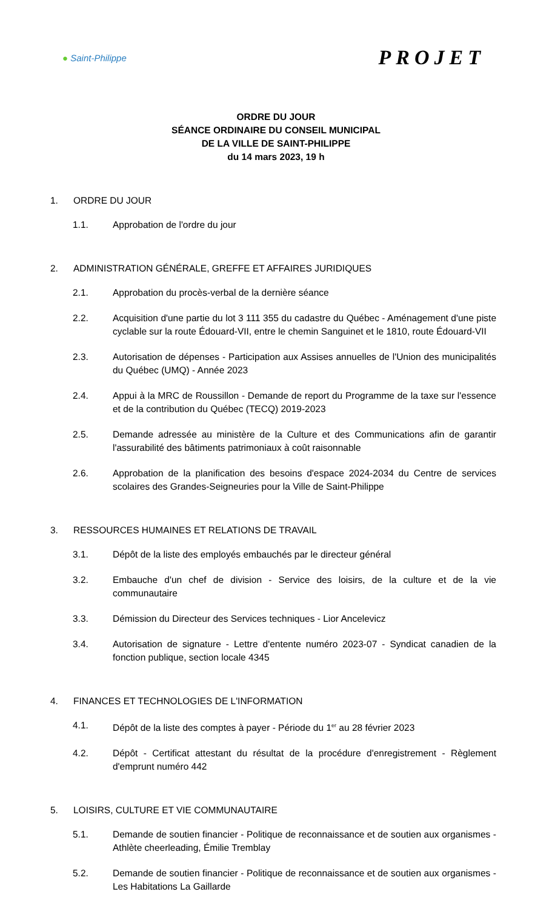● Saint-Philippe
PROJET
ORDRE DU JOUR
SÉANCE ORDINAIRE DU CONSEIL MUNICIPAL
DE LA VILLE DE SAINT-PHILIPPE
du 14 mars 2023, 19 h
1. ORDRE DU JOUR
1.1. Approbation de l'ordre du jour
2. ADMINISTRATION GÉNÉRALE, GREFFE ET AFFAIRES JURIDIQUES
2.1. Approbation du procès-verbal de la dernière séance
2.2. Acquisition d'une partie du lot 3 111 355 du cadastre du Québec - Aménagement d'une piste cyclable sur la route Édouard-VII, entre le chemin Sanguinet et le 1810, route Édouard-VII
2.3. Autorisation de dépenses - Participation aux Assises annuelles de l'Union des municipalités du Québec (UMQ) - Année 2023
2.4. Appui à la MRC de Roussillon - Demande de report du Programme de la taxe sur l'essence et de la contribution du Québec (TECQ) 2019-2023
2.5. Demande adressée au ministère de la Culture et des Communications afin de garantir l'assurabilité des bâtiments patrimoniaux à coût raisonnable
2.6. Approbation de la planification des besoins d'espace 2024-2034 du Centre de services scolaires des Grandes-Seigneuries pour la Ville de Saint-Philippe
3. RESSOURCES HUMAINES ET RELATIONS DE TRAVAIL
3.1. Dépôt de la liste des employés embauchés par le directeur général
3.2. Embauche d'un chef de division - Service des loisirs, de la culture et de la vie communautaire
3.3. Démission du Directeur des Services techniques - Lior Ancelevicz
3.4. Autorisation de signature - Lettre d'entente numéro 2023-07 - Syndicat canadien de la fonction publique, section locale 4345
4. FINANCES ET TECHNOLOGIES DE L'INFORMATION
4.1. Dépôt de la liste des comptes à payer - Période du 1<sup>er</sup> au 28 février 2023
4.2. Dépôt - Certificat attestant du résultat de la procédure d'enregistrement - Règlement d'emprunt numéro 442
5. LOISIRS, CULTURE ET VIE COMMUNAUTAIRE
5.1. Demande de soutien financier - Politique de reconnaissance et de soutien aux organismes - Athlète cheerleading, Émilie Tremblay
5.2. Demande de soutien financier - Politique de reconnaissance et de soutien aux organismes - Les Habitations La Gaillarde